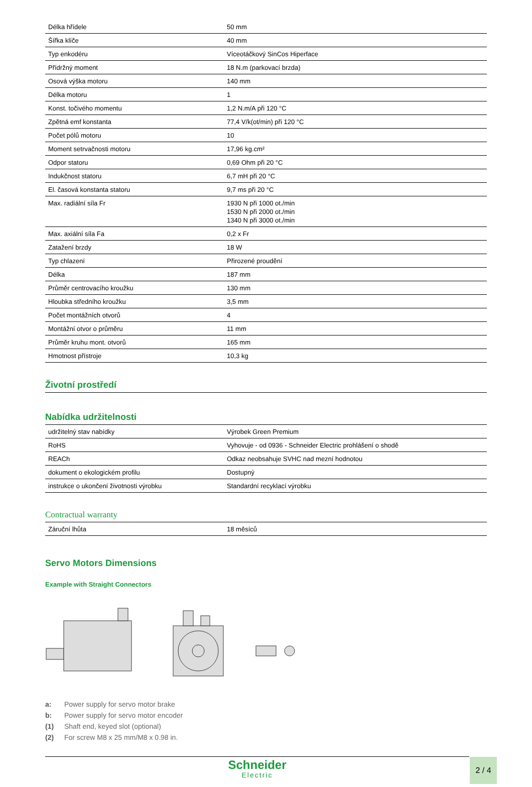| Délka hřídele | 50 mm |
| Šířka klíče | 40 mm |
| Typ enkodéru | Víceotáčkový SinCos Hiperface |
| Přídržný moment | 18 N.m (parkovací brzda) |
| Osová výška motoru | 140 mm |
| Délka motoru | 1 |
| Konst. točivého momentu | 1,2 N.m/A při 120 °C |
| Zpětná emf konstanta | 77,4 V/k(ot/min) při 120 °C |
| Počet pólů motoru | 10 |
| Moment setrvačnosti motoru | 17,96 kg.cm² |
| Odpor statoru | 0,69 Ohm při 20 °C |
| Indukčnost statoru | 6,7 mH při 20 °C |
| El. časová konstanta statoru | 9,7 ms při 20 °C |
| Max. radiální síla Fr | 1930 N při 1000 ot./min 1530 N při 2000 ot./min 1340 N při 3000 ot./min |
| Max. axiální síla Fa | 0,2 x Fr |
| Zatažení brzdy | 18 W |
| Typ chlazení | Přirozené proudění |
| Délka | 187 mm |
| Průměr centrovacího kroužku | 130 mm |
| Hloubka středního kroužku | 3,5 mm |
| Počet montážních otvorů | 4 |
| Montážní otvor o průměru | 11 mm |
| Průměr kruhu mont. otvorů | 165 mm |
| Hmotnost přístroje | 10,3 kg |
Životní prostředí
Nabídka udržitelnosti
| udržitelný stav nabídky | Výrobek Green Premium |
| RoHS | Vyhovuje - od 0936 - Schneider Electric prohlášení o shodě |
| REACh | Odkaz neobsahuje SVHC nad mezní hodnotou |
| dokument o ekologickém profilu | Dostupný |
| instrukce o ukončení životnosti výrobku | Standardní recyklací výrobku |
Contractual warranty
| Záruční lhůta | 18 měsíců |
Servo Motors Dimensions
Example with Straight Connectors
a: Power supply for servo motor brake
b: Power supply for servo motor encoder
(1) Shaft end, keyed slot (optional)
(2) For screw M8 x 25 mm/M8 x 0.98 in.
Schneider
Electric
2 / 4